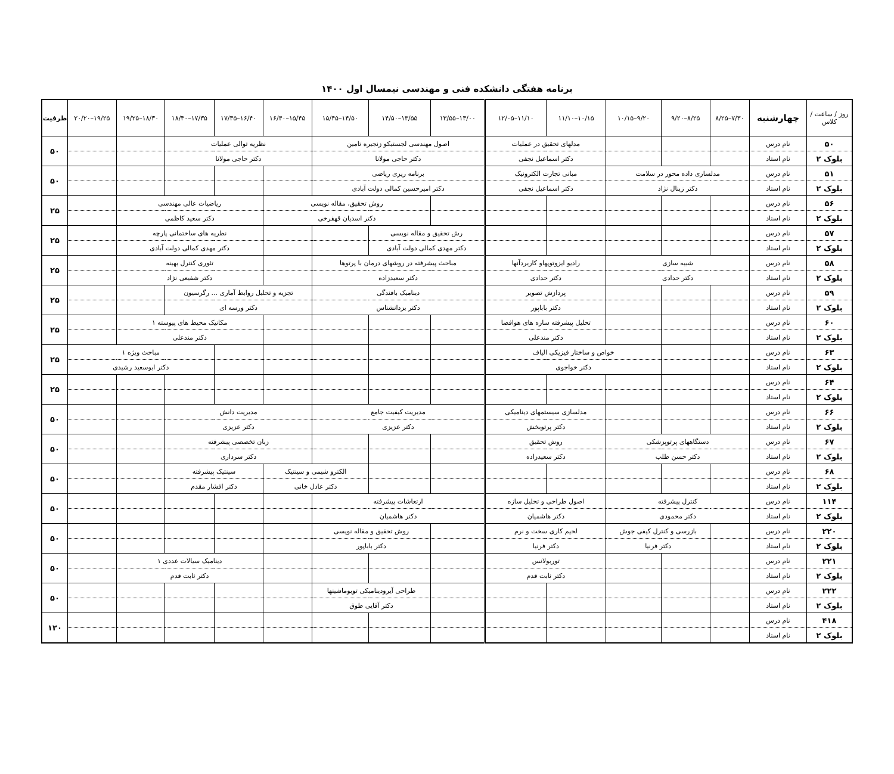برنامه هفتگی دانشکده فنی و مهندسی نیمسال اول ۱۴۰۰
| روز / ساعت / کلاس | چهارشنبه | ۷/۳۰–۸/۲۵ | ۸/۲۵–۹/۲۰ | ۹/۲۰–۱۰/۱۵ | ۱۰/۱۵–۱۱/۱۰ | ۱۱/۱۰–۱۲/۰۵ | ۱۳/۰۰–۱۳/۵۵ | ۱۳/۵۵–۱۴/۵۰ | ۱۴/۵۰–۱۵/۴۵ | ۱۵/۴۵–۱۶/۴۰ | ۱۶/۴۰–۱۷/۳۵ | ۱۷/۳۵–۱۸/۳۰ | ۱۸/۳۰–۱۹/۲۵ | ۱۹/۲۵–۲۰/۲۰ | ظرفیت |
| --- | --- | --- | --- | --- | --- | --- | --- | --- | --- | --- | --- | --- | --- | --- | --- |
| ۵۰ | نام درس | | | | مدلهای تحقیق در عملیات | | اصول مهندسی لجستیکو زنجیره تامین | | | نظریه توالی عملیات | | | | | ۵۰ |
| بلوک ۲ | نام استاد | | | | دکتر اسماعیل نجفی | | دکتر حاجی مولانا | | | دکتر حاجی مولانا | | | | | |
| ۵۱ | نام درس | مدلسازی داده محور در سلامت | | | مبانی تجارت الکترونیک | | برنامه ریزی ریاضی | | | | | | | | ۵۰ |
| بلوک ۲ | نام استاد | دکتر زینال نژاد | | | دکتر اسماعیل نجفی | | دکتر امیرحسین کمالی دولت آبادی | | | | | | | | |
| ۵۶ | نام درس | | | | | | | روش تحقیق، مقاله نویسی | | | ریاضیات عالی مهندسی | | | | ۲۵ |
| بلوک ۲ | نام استاد | | | | | | | دکتر اسدیان قهفرخی | | | دکتر سعید کاظمی | | | | |
| ۵۷ | نام درس | | | | | | رش تحقیق و مقاله نویسی | | | | نظریه های ساختمانی پارچه | | | | ۲۵ |
| بلوک ۲ | نام استاد | | | | | | دکتر مهدی کمالی دولت آبادی | | | | دکتر مهدی کمالی دولت آبادی | | | | |
| ۵۸ | نام درس | شبیه سازی | | | رادیو ایزوتوپهاو کاربردآنها | | مباحث پیشرفته در روشهای درمان با پرتوها | | | | تئوری کنترل بهینه | | | | ۲۵ |
| بلوک ۲ | نام استاد | دکتر حدادی | | | دکتر حدادی | | دکتر سعیدزاده | | | | دکتر شفیعی نژاد | | | | |
| ۵۹ | نام درس | | | | پردازش تصویر | | دینامیک بافندگی | | | تجزیه و تحلیل روابط آماری ... رگرسیون | | | | | ۲۵ |
| بلوک ۲ | نام استاد | | | | دکتر باباپور | | دکتر یزدانشناس | | | دکتر ورسه ای | | | | | |
| ۶۰ | نام درس | | | | تحلیل پیشرفته سازه های هوافضا | | | | | | مکانیک محیط های پیوسته ۱ | | | | ۲۵ |
| بلوک ۲ | نام استاد | | | | دکتر مندعلی | | | | | | دکتر مندعلی | | | | |
| ۶۳ | نام درس | | | خواص و ساختار فیزیکی الیاف | | | | | | | | مباحث ویژه ۱ | | | ۲۵ |
| بلوک ۲ | نام استاد | | | دکتر خواجوی | | | | | | | | دکتر ابوسعید رشیدی | | | |
| ۶۴ | نام درس | | | | | | | | | | | | | | ۲۵ |
| بلوک ۲ | نام استاد | | | | | | | | | | | | | | |
| ۶۶ | نام درس | | | | مدلسازی سیستمهای دینامیکی | | مدیریت کیفیت جامع | | | مدیریت دانش | | | | | ۵۰ |
| بلوک ۲ | نام استاد | | | | دکتر پرتوبخش | | دکتر عزیزی | | | دکتر عزیزی | | | | | |
| ۶۷ | نام درس | دستگاههای پرتوپزشکی | | | روش تحقیق | | | | | زبان تخصصی پیشرفته | | | | | ۵۰ |
| بلوک ۲ | نام استاد | دکتر حسن طلب | | | دکتر سعیدزاده | | | | | دکتر سرداری | | | | | |
| ۶۸ | نام درس | | | | | | | | الکترو شیمی و سینتیک | | سینتیک پیشرفته | | | | ۵۰ |
| بلوک ۲ | نام استاد | | | | | | | | دکتر عادل خانی | | دکتر افشار مقدم | | | | |
| ۱۱۴ | نام درس | کنترل پیشرفته | | | اصول طراحی و تحلیل سازه | | ارتعاشات پیشرفته | | | | | | | | ۵۰ |
| بلوک ۲ | نام استاد | دکتر محمودی | | | دکتر هاشمیان | | دکتر هاشمیان | | | | | | | | |
| ۲۲۰ | نام درس | | بازرسی و کنترل کیفی جوش | | لحیم کاری سخت و نرم | | | روش تحقیق و مقاله نویسی | | | | | | | ۵۰ |
| بلوک ۲ | نام استاد | | دکتر فرنیا | | دکتر فرنیا | | | دکتر باباپور | | | | | | | |
| ۲۲۱ | نام درس | | | | توربولانس | | | | | | دینامیک سیالات عددی ۱ | | | | ۵۰ |
| بلوک ۲ | نام استاد | | | | دکتر ثابت قدم | | | | | | دکتر ثابت قدم | | | | |
| ۲۲۲ | نام درس | | | | | | | طراحی آیرودینامیکی توبوماشینها | | | | | | | ۵۰ |
| بلوک ۲ | نام استاد | | | | | | | دکتر آقایی طوق | | | | | | | |
| ۴۱۸ | نام درس | | | | | | | | | | | | | | ۱۲۰ |
| بلوک ۲ | نام استاد | | | | | | | | | | | | | | |